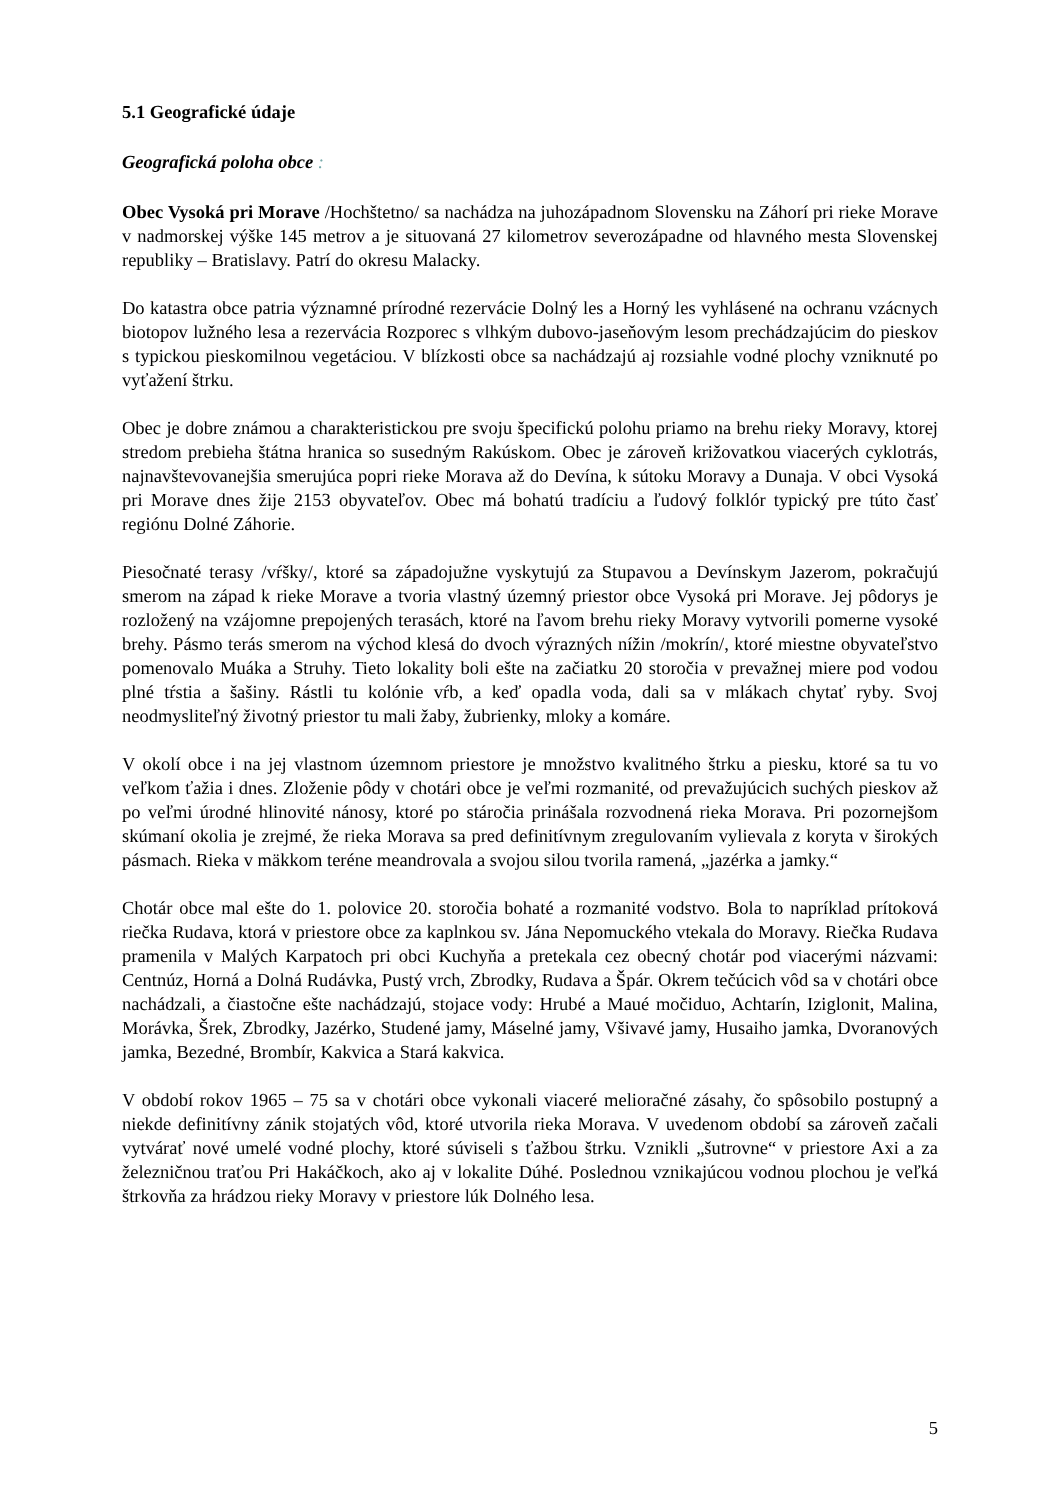5.1 Geografické údaje
Geografická poloha obce :
Obec Vysoká pri Morave /Hochštetno/ sa nachádza na juhozápadnom Slovensku na Záhorí pri rieke Morave v nadmorskej výške 145 metrov a je situovaná 27 kilometrov severozápadne od hlavného mesta Slovenskej republiky – Bratislavy. Patrí do okresu Malacky.
Do katastra obce patria významné prírodné rezervácie Dolný les a Horný les vyhlásené na ochranu vzácnych biotopov lužného lesa a rezervácia Rozporec s vlhkým dubovo-jaseňovým lesom prechádzajúcim do pieskov s typickou pieskomilnou vegetáciou. V blízkosti obce sa nachádzajú aj rozsiahle vodné plochy vzniknuté po vyťažení štrku.
Obec je dobre známou a charakteristickou pre svoju špecifickú polohu priamo na brehu rieky Moravy, ktorej stredom prebieha štátna hranica so susedným Rakúskom. Obec je zároveň križovatkou viacerých cyklotrás, najnavštevovanejšia smerujúca popri rieke Morava až do Devína, k sútoku Moravy a Dunaja. V obci Vysoká pri Morave dnes žije 2153 obyvateľov. Obec má bohatú tradíciu a ľudový folklór typický pre túto časť regiónu Dolné Záhorie.
Piesočnaté terasy /vŕšky/, ktoré sa západojužne vyskytujú za Stupavou a Devínskym Jazerom, pokračujú smerom na západ k rieke Morave a tvoria vlastný územný priestor obce Vysoká pri Morave. Jej pôdorys je rozložený na vzájomne prepojených terasách, ktoré na ľavom brehu rieky Moravy vytvorili pomerne vysoké brehy. Pásmo terás smerom na východ klesá do dvoch výrazných nížin /mokrín/, ktoré miestne obyvateľstvo pomenovalo Muáka a Struhy. Tieto lokality boli ešte na začiatku 20 storočia v prevažnej miere pod vodou plné tŕstia a šašiny. Rástli tu kolónie vŕb, a keď opadla voda, dali sa v mlákach chytať ryby. Svoj neodmysliteľný životný priestor tu mali žaby, žubrienky, mloky a komáre.
V okolí obce i na jej vlastnom územnom priestore je množstvo kvalitného štrku a piesku, ktoré sa tu vo veľkom ťažia i dnes. Zloženie pôdy v chotári obce je veľmi rozmanité, od prevažujúcich suchých pieskov až po veľmi úrodné hlinovité nánosy, ktoré po stáročia prinášala rozvodnená rieka Morava. Pri pozornejšom skúmaní okolia je zrejmé, že rieka Morava sa pred definitívnym zregulovaním vylievala z koryta v širokých pásmach. Rieka v mäkkom teréne meandrovala a svojou silou tvorila ramená, „jazérka a jamky.“
Chotár obce mal ešte do 1. polovice 20. storočia bohaté a rozmanité vodstvo. Bola to napríklad prítoková riečka Rudava, ktorá v priestore obce za kaplnkou sv. Jána Nepomuckého vtekala do Moravy. Riečka Rudava pramenila v Malých Karpatoch pri obci Kuchyňa a pretekala cez obecný chotár pod viacerými názvami: Centnúz, Horná a Dolná Rudávka, Pustý vrch, Zbrodky, Rudava a Špár. Okrem tečúcich vôd sa v chotári obce nachádzali, a čiastočne ešte nachádzajú, stojace vody: Hrubé a Maué močiduo, Achtarín, Iziglonit, Malina, Morávka, Šrek, Zbrodky, Jazérko, Studené jamy, Máselné jamy, Všivavé jamy, Husaiho jamka, Dvoranových jamka, Bezedné, Brombír, Kakvica a Stará kakvica.
V období rokov 1965 – 75 sa v chotári obce vykonali viaceré melioračné zásahy, čo spôsobilo postupný a niekde definitívny zánik stojatých vôd, ktoré utvorila rieka Morava. V uvedenom období sa zároveň začali vytvárať nové umelé vodné plochy, ktoré súviseli s ťažbou štrku. Vznikli „šutrovne“ v priestore Axi a za železničnou traťou Pri Hakáčkoch, ako aj v lokalite Dúhé. Poslednou vznikajúcou vodnou plochou je veľká štrkovňa za hrádzou rieky Moravy v priestore lúk Dolného lesa.
5